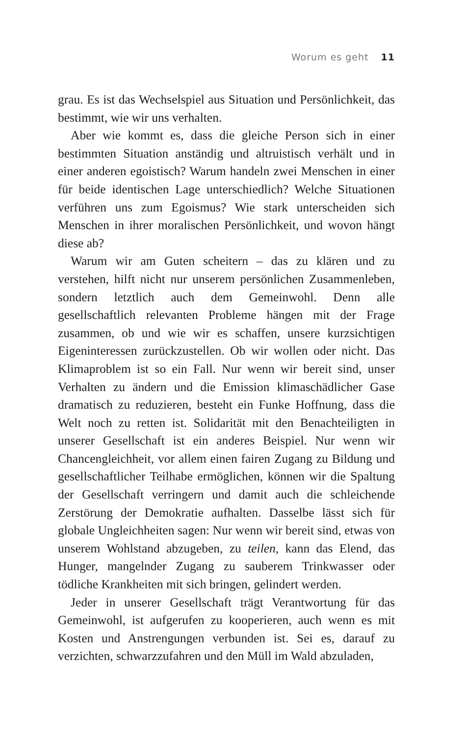Worum es geht 11
grau. Es ist das Wechselspiel aus Situation und Persönlichkeit, das bestimmt, wie wir uns verhalten.
Aber wie kommt es, dass die gleiche Person sich in einer bestimmten Situation anständig und altruistisch verhält und in einer anderen egoistisch? Warum handeln zwei Menschen in einer für beide identischen Lage unterschiedlich? Welche Situationen verführen uns zum Egoismus? Wie stark unterscheiden sich Menschen in ihrer moralischen Persönlichkeit, und wovon hängt diese ab?
Warum wir am Guten scheitern – das zu klären und zu verstehen, hilft nicht nur unserem persönlichen Zusammenleben, sondern letztlich auch dem Gemeinwohl. Denn alle gesellschaftlich relevanten Probleme hängen mit der Frage zusammen, ob und wie wir es schaffen, unsere kurzsichtigen Eigeninteressen zurückzustellen. Ob wir wollen oder nicht. Das Klimaproblem ist so ein Fall. Nur wenn wir bereit sind, unser Verhalten zu ändern und die Emission klimaschädlicher Gase dramatisch zu reduzieren, besteht ein Funke Hoffnung, dass die Welt noch zu retten ist. Solidarität mit den Benachteiligten in unserer Gesellschaft ist ein anderes Beispiel. Nur wenn wir Chancengleichheit, vor allem einen fairen Zugang zu Bildung und gesellschaftlicher Teilhabe ermöglichen, können wir die Spaltung der Gesellschaft verringern und damit auch die schleichende Zerstörung der Demokratie aufhalten. Dasselbe lässt sich für globale Ungleichheiten sagen: Nur wenn wir bereit sind, etwas von unserem Wohlstand abzugeben, zu teilen, kann das Elend, das Hunger, mangelnder Zugang zu sauberem Trinkwasser oder tödliche Krankheiten mit sich bringen, gelindert werden.
Jeder in unserer Gesellschaft trägt Verantwortung für das Gemeinwohl, ist aufgerufen zu kooperieren, auch wenn es mit Kosten und Anstrengungen verbunden ist. Sei es, darauf zu verzichten, schwarzzufahren und den Müll im Wald abzuladen,